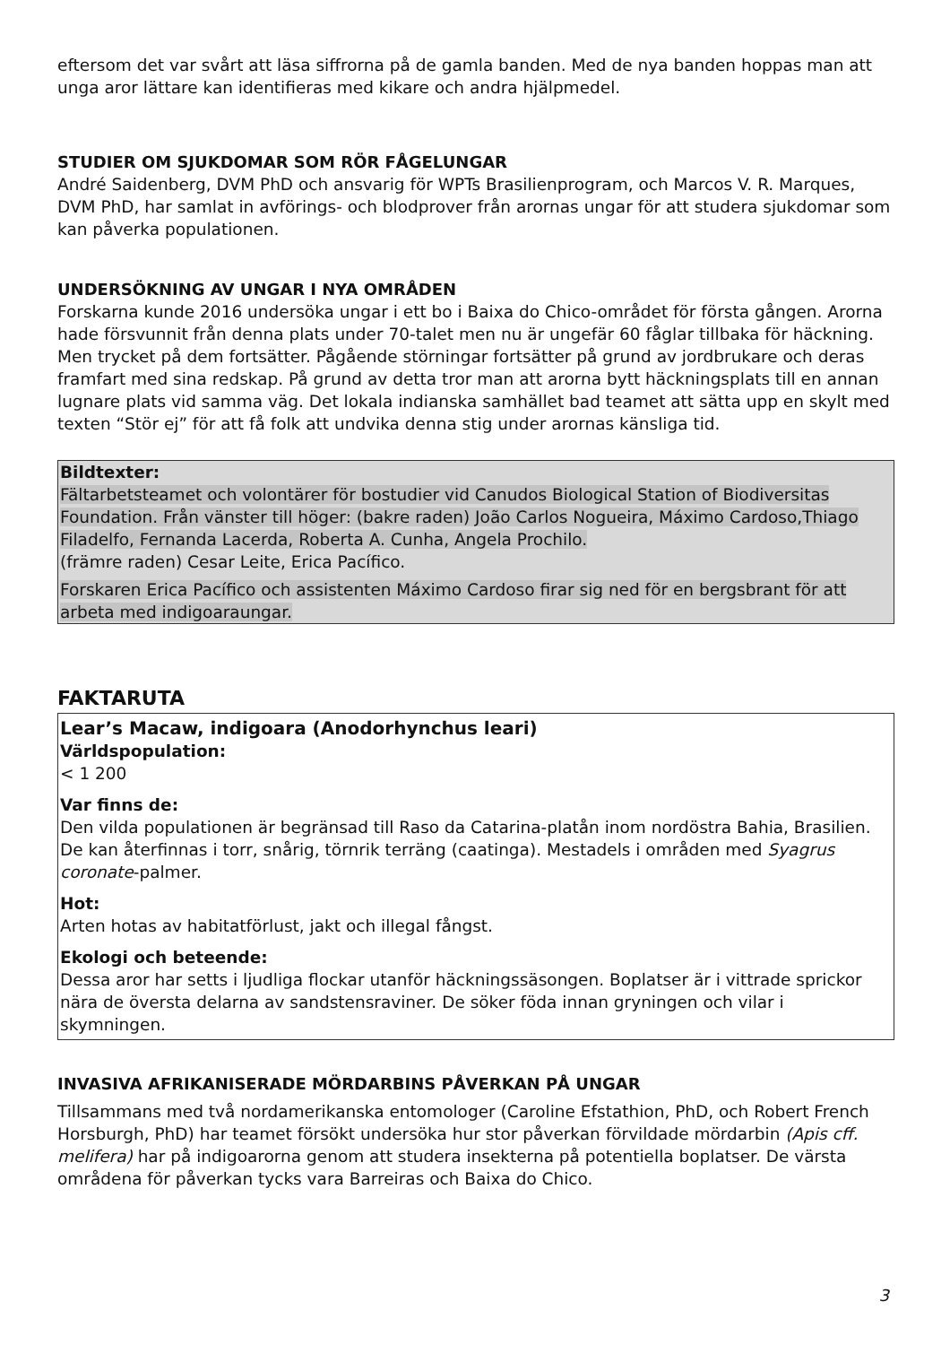eftersom det var svårt att läsa siffrorna på de gamla banden. Med de nya banden hoppas man att unga aror lättare kan identifieras med kikare och andra hjälpmedel.
STUDIER OM SJUKDOMAR SOM RÖR FÅGELUNGAR
André Saidenberg, DVM PhD och ansvarig för WPTs Brasilienprogram, och Marcos V. R. Marques, DVM PhD, har samlat in avförings- och blodprover från arornas ungar för att studera sjukdomar som kan påverka populationen.
UNDERSÖKNING AV UNGAR I NYA OMRÅDEN
Forskarna kunde 2016 undersöka ungar i ett bo i Baixa do Chico-området för första gången. Arorna hade försvunnit från denna plats under 70-talet men nu är ungefär 60 fåglar tillbaka för häckning. Men trycket på dem fortsätter. Pågående störningar fortsätter på grund av jordbrukare och deras framfart med sina redskap. På grund av detta tror man att arorna bytt häckningsplats till en annan lugnare plats vid samma väg. Det lokala indianska samhället bad teamet att sätta upp en skylt med texten “Stör ej” för att få folk att undvika denna stig under arornas känsliga tid.
Bildtexter:
Fältarbetsteamet och volontärer för bostudier vid Canudos Biological Station of Biodiversitas Foundation. Från vänster till höger: (bakre raden) João Carlos Nogueira, Máximo Cardoso,Thiago Filadelfo, Fernanda Lacerda, Roberta A. Cunha, Angela Prochilo.
(främre raden) Cesar Leite, Erica Pacífico.
Forskaren Erica Pacífico och assistenten Máximo Cardoso firar sig ned för en bergsbrant för att arbeta med indigoaraungar.
FAKTARUTA
Lear’s Macaw, indigoara (Anodorhynchus leari)
Världspopulation:
< 1 200
Var finns de:
Den vilda populationen är begränsad till Raso da Catarina-platån inom nordöstra Bahia, Brasilien. De kan återfinnas i torr, snårig, törnrik terräng (caatinga). Mestadels i områden med Syagrus coronate-palmer.
Hot:
Arten hotas av habitatförlust, jakt och illegal fångst.
Ekologi och beteende:
Dessa aror har setts i ljudliga flockar utanför häckningssäsongen. Boplatser är i vittrade sprickor nära de översta delarna av sandstensraviner. De söker föda innan gryningen och vilar i skymningen.
INVASIVA AFRIKANISERADE MÖRDARBINS PÅVERKAN PÅ UNGAR
Tillsammans med två nordamerikanska entomologer (Caroline Efstathion, PhD, och Robert French Horsburgh, PhD) har teamet försökt undersöka hur stor påverkan förvildade mördarbin (Apis cff. melifera) har på indigoarorna genom att studera insekterna på potentiella boplatser. De värsta områdena för påverkan tycks vara Barreiras och Baixa do Chico.
3